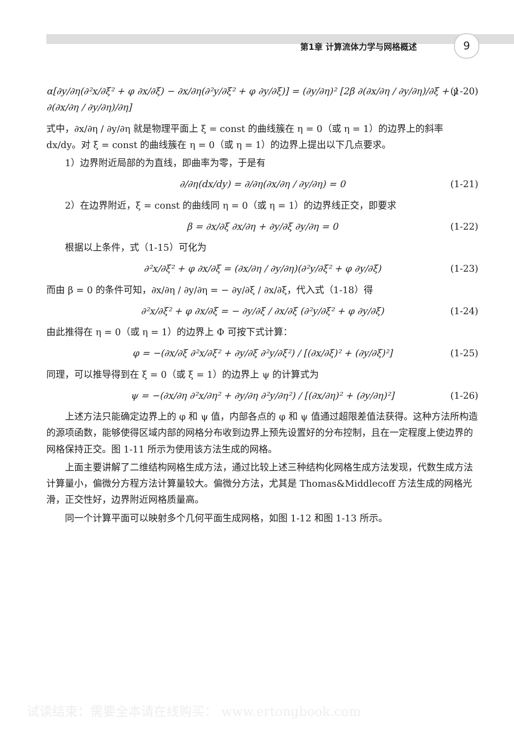第1章 计算流体力学与网格概述 9
α[∂y/∂η(∂²x/∂ξ² + φ ∂x/∂ξ) − ∂x/∂η(∂²y/∂ξ² + φ ∂y/∂ξ)] = (∂y/∂η)² [2β ∂(∂x/∂η / ∂y/∂η)/∂ξ + γ ∂(∂x/∂η / ∂y/∂η)/∂η] (1-20)
式中，∂x/∂η / ∂y/∂η 就是物理平面上 ξ = const 的曲线簇在 η = 0（或 η = 1）的边界上的斜率 dx/dy。对 ξ = const 的曲线簇在 η = 0（或 η = 1）的边界上提出以下几点要求。
1）边界附近局部的为直线，即曲率为零，于是有
∂/∂η(dx/dy) = ∂/∂η(∂x/∂η / ∂y/∂η) = 0 (1-21)
2）在边界附近，ξ = const 的曲线同 η = 0（或 η = 1）的边界线正交，即要求
β = ∂x/∂ξ ∂x/∂η + ∂y/∂ξ ∂y/∂η = 0 (1-22)
根据以上条件，式（1-15）可化为
∂²x/∂ξ² + φ ∂x/∂ξ = (∂x/∂η / ∂y/∂η)(∂²y/∂ξ² + φ ∂y/∂ξ) (1-23)
而由 β = 0 的条件可知，∂x/∂η / ∂y/∂η = − ∂y/∂ξ / ∂x/∂ξ，代入式（1-18）得
∂²x/∂ξ² + φ ∂x/∂ξ = − ∂y/∂ξ / ∂x/∂ξ (∂²y/∂ξ² + φ ∂y/∂ξ) (1-24)
由此推得在 η = 0（或 η = 1）的边界上 Φ 可按下式计算：
φ = −(∂x/∂ξ ∂²x/∂ξ² + ∂y/∂ξ ∂²y/∂ξ²) / [(∂x/∂ξ)² + (∂y/∂ξ)²] (1-25)
同理，可以推导得到在 ξ = 0（或 ξ = 1）的边界上 ψ 的计算式为
ψ = −(∂x/∂η ∂²x/∂η² + ∂y/∂η ∂²y/∂η²) / [(∂x/∂η)² + (∂y/∂η)²] (1-26)
上述方法只能确定边界上的 φ 和 ψ 值，内部各点的 φ 和 ψ 值通过超限差值法获得。这种方法所构造的源项函数，能够使得区域内部的网格分布收到边界上预先设置好的分布控制，且在一定程度上使边界的网格保持正交。图 1-11 所示为使用该方法生成的网格。
上面主要讲解了二维结构网格生成方法，通过比较上述三种结构化网格生成方法发现，代数生成方法计算量小，偏微分方程方法计算量较大。偏微分方法，尤其是 Thomas&Middlecoff 方法生成的网格光滑，正交性好，边界附近网格质量高。
同一个计算平面可以映射多个几何平面生成网格，如图 1-12 和图 1-13 所示。
试读结束：需要全本请在线购买： www.ertongbook.com